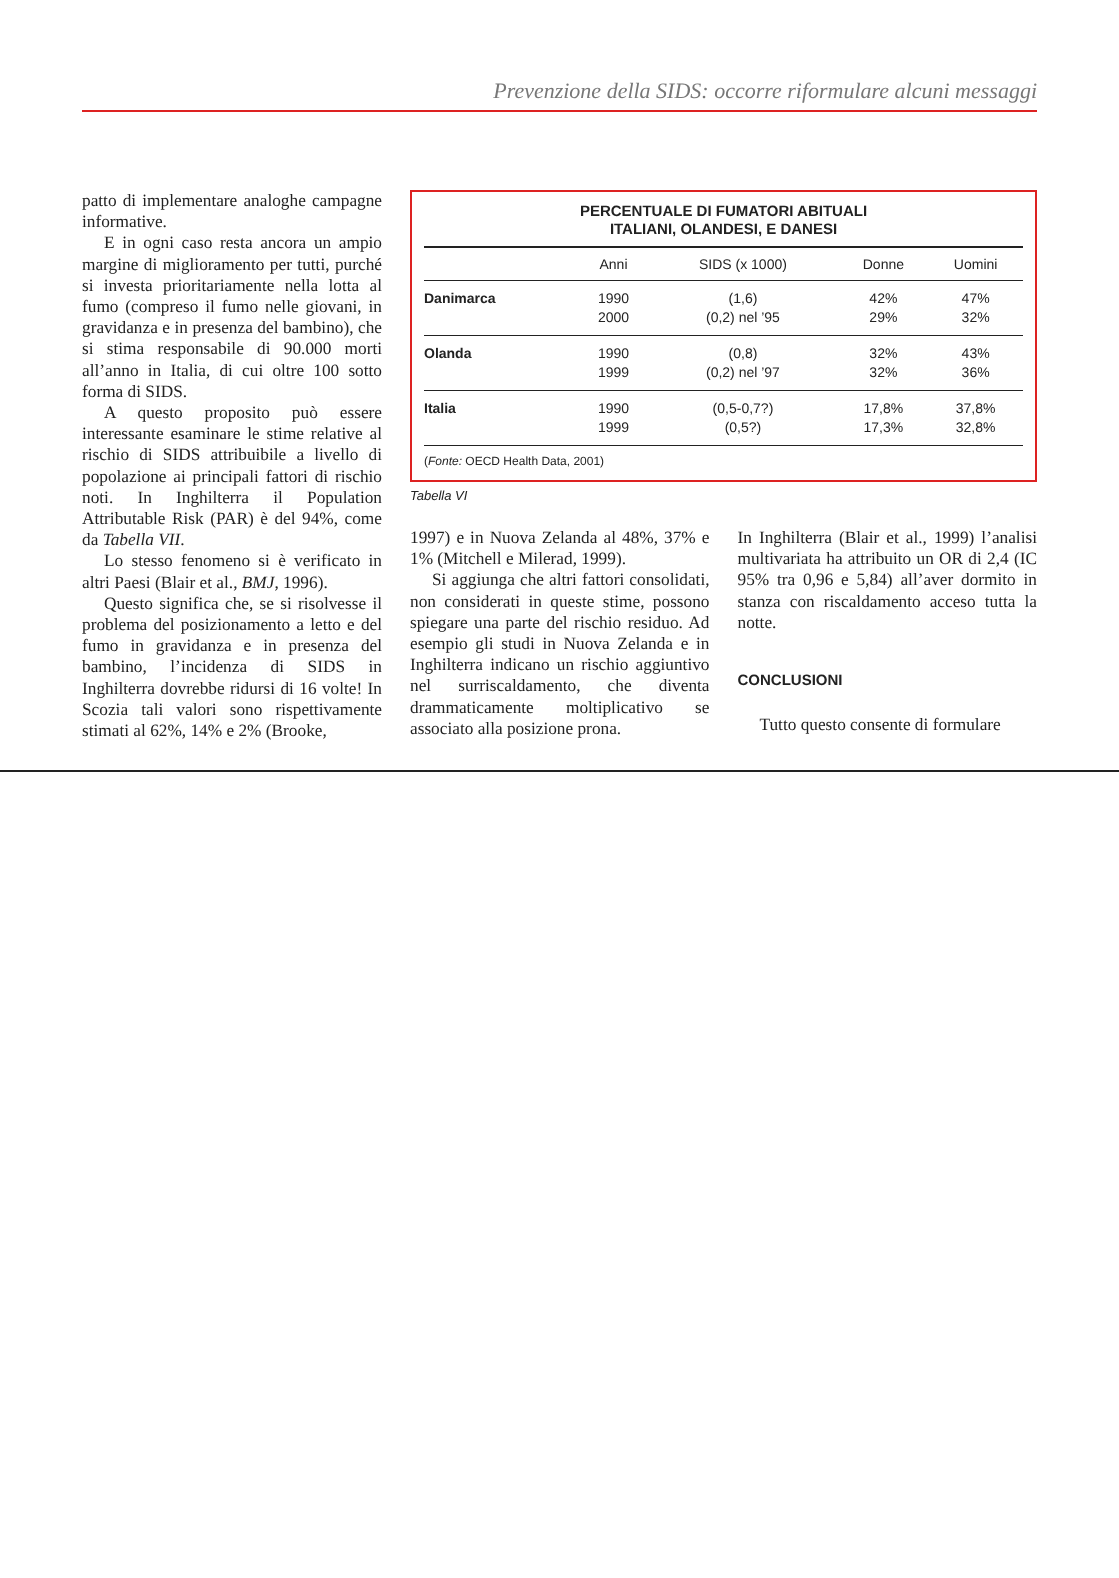Prevenzione della SIDS: occorre riformulare alcuni messaggi
patto di implementare analoghe campagne informative.
E in ogni caso resta ancora un ampio margine di miglioramento per tutti, purché si investa prioritariamente nella lotta al fumo (compreso il fumo nelle giovani, in gravidanza e in presenza del bambino), che si stima responsabile di 90.000 morti all’anno in Italia, di cui oltre 100 sotto forma di SIDS.
A questo proposito può essere interessante esaminare le stime relative al rischio di SIDS attribuibile a livello di popolazione ai principali fattori di rischio noti. In Inghilterra il Population Attributable Risk (PAR) è del 94%, come da Tabella VII.
Lo stesso fenomeno si è verificato in altri Paesi (Blair et al., BMJ, 1996).
Questo significa che, se si risolvesse il problema del posizionamento a letto e del fumo in gravidanza e in presenza del bambino, l’incidenza di SIDS in Inghilterra dovrebbe ridursi di 16 volte! In Scozia tali valori sono rispettivamente stimati al 62%, 14% e 2% (Brooke,
PERCENTUALE DI FUMATORI ABITUALI
ITALIANI, OLANDESI, E DANESI
| | Anni | SIDS (x 1000) | Donne | Uomini |
| --- | --- | --- | --- | --- |
| Danimarca | 1990 2000 | (1,6) (0,2) nel ’95 | 42% 29% | 47% 32% |
| Olanda | 1990 1999 | (0,8) (0,2) nel ’97 | 32% 32% | 43% 36% |
| Italia | 1990 1999 | (0,5-0,7?) (0,5?) | 17,8% 17,3% | 37,8% 32,8% |
(Fonte: OECD Health Data, 2001)
Tabella VI
1997) e in Nuova Zelanda al 48%, 37% e 1% (Mitchell e Milerad, 1999).
Si aggiunga che altri fattori consolidati, non considerati in queste stime, possono spiegare una parte del rischio residuo. Ad esempio gli studi in Nuova Zelanda e in Inghilterra indicano un rischio aggiuntivo nel surriscaldamento, che diventa drammaticamente moltiplicativo se associato alla posizione prona.
In Inghilterra (Blair et al., 1999) l’analisi multivariata ha attribuito un OR di 2,4 (IC 95% tra 0,96 e 5,84) all’aver dormito in stanza con riscaldamento acceso tutta la notte.
CONCLUSIONI
Tutto questo consente di formulare